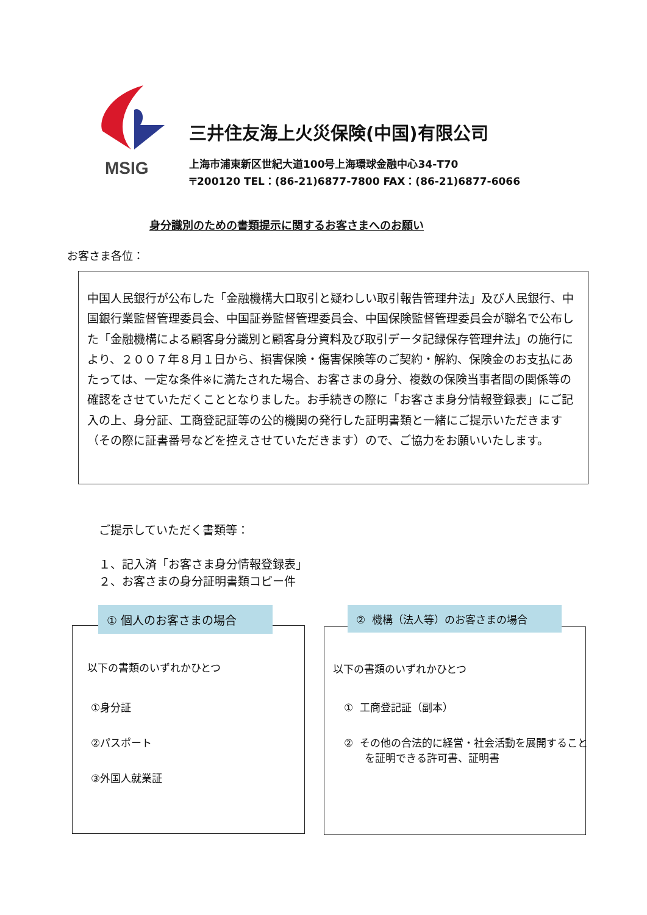MSIG
三井住友海上火災保険(中国)有限公司
上海市浦東新区世紀大道100号上海環球金融中心34-T70
〒200120 TEL：(86-21)6877-7800 FAX：(86-21)6877-6066
身分識別のための書類提示に関するお客さまへのお願い
お客さま各位：
中国人民銀行が公布した「金融機構大口取引と疑わしい取引報告管理弁法」及び人民銀行、中国銀行業監督管理委員会、中国証券監督管理委員会、中国保険監督管理委員会が聯名で公布した「金融機構による顧客身分識別と顧客身分資料及び取引データ記録保存管理弁法」の施行により、２００７年８月１日から、損害保険・傷害保険等のご契約・解約、保険金のお支払にあたっては、一定な条件※に満たされた場合、お客さまの身分、複数の保険当事者間の関係等の確認をさせていただくこととなりました。お手続きの際に「お客さま身分情報登録表」にご記入の上、身分証、工商登記証等の公的機関の発行した証明書類と一緒にご提示いただきます（その際に証書番号などを控えさせていただきます）ので、ご協力をお願いいたします。
ご提示していただく書類等：
１、記入済「お客さま身分情報登録表」
２、お客さまの身分証明書類コピー件
以下の書類のいずれかひとつ
①身分証
②パスポート
③外国人就業証
① 個人のお客さまの場合
以下の書類のいずれかひとつ
① 工商登記証（副本）
② その他の合法的に経営・社会活動を展開することを証明できる許可書、証明書
② 機構（法人等）のお客さまの場合